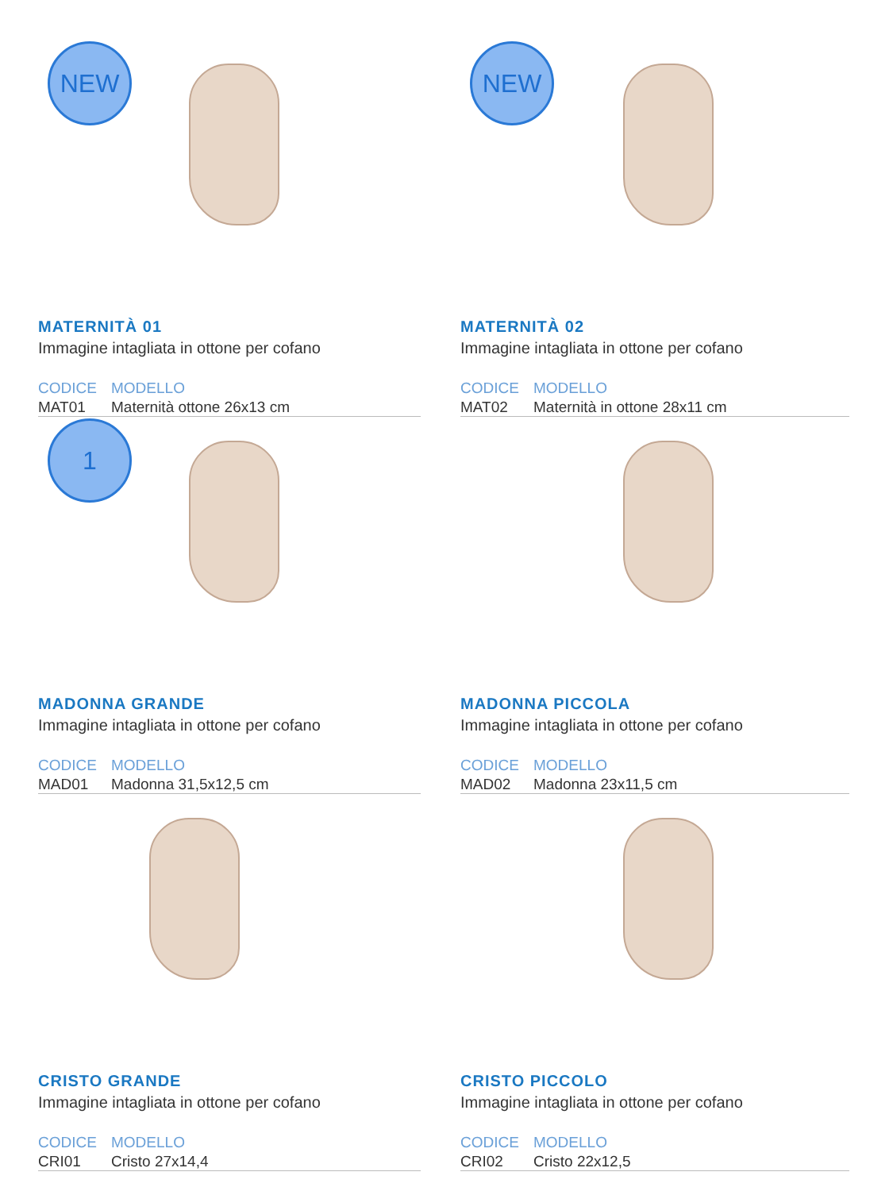NEW
MATERNITÀ 01
Immagine intagliata in ottone per cofano
| CODICE | MODELLO |
| --- | --- |
| MAT01 | Maternità ottone 26x13 cm |
NEW
MATERNITÀ 02
Immagine intagliata in ottone per cofano
| CODICE | MODELLO |
| --- | --- |
| MAT02 | Maternità in ottone 28x11 cm |
1
MADONNA GRANDE
Immagine intagliata in ottone per cofano
| CODICE | MODELLO |
| --- | --- |
| MAD01 | Madonna 31,5x12,5 cm |
MADONNA PICCOLA
Immagine intagliata in ottone per cofano
| CODICE | MODELLO |
| --- | --- |
| MAD02 | Madonna 23x11,5 cm |
CRISTO GRANDE
Immagine intagliata in ottone per cofano
| CODICE | MODELLO |
| --- | --- |
| CRI01 | Cristo 27x14,4 |
CRISTO PICCOLO
Immagine intagliata in ottone per cofano
| CODICE | MODELLO |
| --- | --- |
| CRI02 | Cristo 22x12,5 |